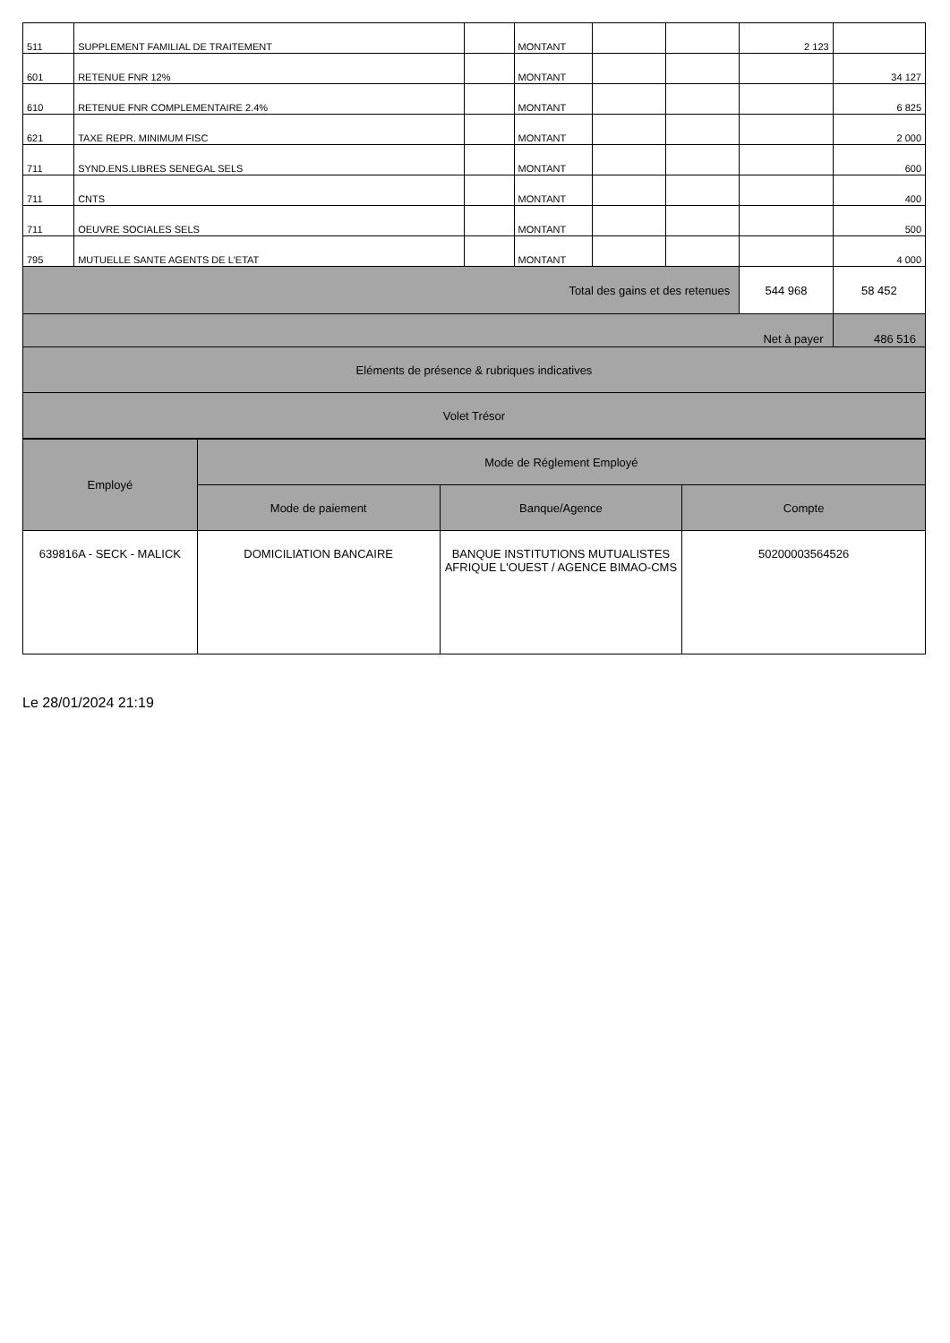| 511 | SUPPLEMENT FAMILIAL DE TRAITEMENT | | MONTANT | | | 2 123 | |
| 601 | RETENUE FNR 12% | | MONTANT | | | | 34 127 |
| 610 | RETENUE FNR COMPLEMENTAIRE 2.4% | | MONTANT | | | | 6 825 |
| 621 | TAXE REPR. MINIMUM FISC | | MONTANT | | | | 2 000 |
| 711 | SYND.ENS.LIBRES SENEGAL SELS | | MONTANT | | | | 600 |
| 711 | CNTS | | MONTANT | | | | 400 |
| 711 | OEUVRE SOCIALES SELS | | MONTANT | | | | 500 |
| 795 | MUTUELLE SANTE AGENTS DE L'ETAT | | MONTANT | | | | 4 000 |
| Total des gains et des retenues | | | | | | 544 968 | 58 452 |
| Net à payer | | | | | | | 486 516 |
| Eléments de présence & rubriques indicatives | | | | | | | |
| Volet Trésor | | | | | | | |
| Employé | Mode de Réglement Employé | | |
| --- | --- | --- | --- |
| | Mode de paiement | Banque/Agence | Compte |
| 639816A - SECK - MALICK | DOMICILIATION BANCAIRE | BANQUE INSTITUTIONS MUTUALISTES AFRIQUE L'OUEST / AGENCE BIMAO-CMS | 50200003564526 |
Le 28/01/2024 21:19